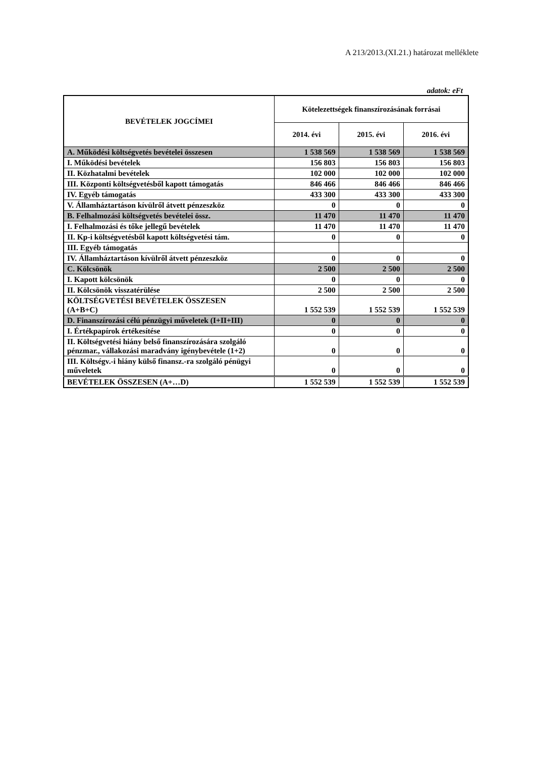A 213/2013.(XI.21.) határozat melléklete
adatok: eFt
| BEVÉTELEK JOGCÍMEI | Kötelezettségek finanszírozásának forrásai | | |
| --- | --- | --- | --- |
| | 2014. évi | 2015. évi | 2016. évi |
| A. Működési költségvetés bevételei összesen | 1 538 569 | 1 538 569 | 1 538 569 |
| I. Működési bevételek | 156 803 | 156 803 | 156 803 |
| II. Közhatalmi bevételek | 102 000 | 102 000 | 102 000 |
| III. Központi költségvetésből kapott támogatás | 846 466 | 846 466 | 846 466 |
| IV. Egyéb támogatás | 433 300 | 433 300 | 433 300 |
| V. Államháztartáson kívülről átvett pénzeszköz | 0 | 0 | 0 |
| B. Felhalmozási költségvetés bevételei össz. | 11 470 | 11 470 | 11 470 |
| I. Felhalmozási és tőke jellegű bevételek | 11 470 | 11 470 | 11 470 |
| II. Kp-i költségvetésből kapott költségvetési tám. | 0 | 0 | 0 |
| III. Egyéb támogatás | | | |
| IV. Államháztartáson kívülről átvett pénzeszköz | 0 | 0 | 0 |
| C. Kölcsönök | 2 500 | 2 500 | 2 500 |
| I. Kapott kölcsönök | 0 | 0 | 0 |
| II. Kölcsönök visszatérülése | 2 500 | 2 500 | 2 500 |
| KÖLTSÉGVETÉSI BEVÉTELEK ÖSSZESEN (A+B+C) | 1 552 539 | 1 552 539 | 1 552 539 |
| D. Finanszírozási célú pénzügyi műveletek (I+II+III) | 0 | 0 | 0 |
| I. Értékpapírok értékesítése | 0 | 0 | 0 |
| II. Költségvetési hiány belső finanszírozására szolgáló pénzmar., vállakozási maradvány igénybevétele (1+2) | 0 | 0 | 0 |
| III. Költségv.-i hiány külső finansz.-ra szolgáló pénügyi műveletek | 0 | 0 | 0 |
| BEVÉTELEK ÖSSZESEN (A+…D) | 1 552 539 | 1 552 539 | 1 552 539 |